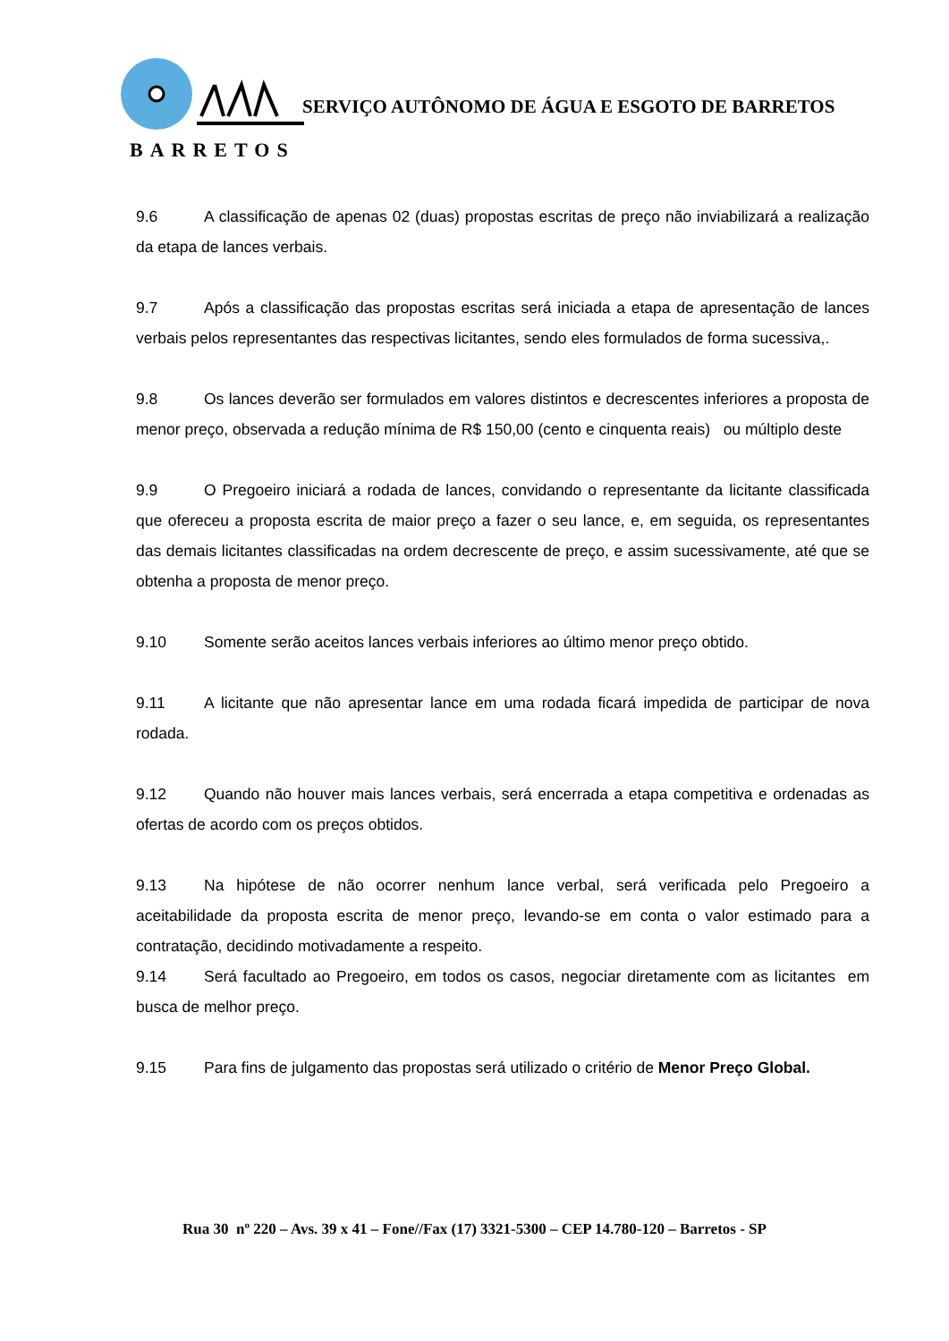SERVIÇO AUTÔNOMO DE ÁGUA E ESGOTO DE BARRETOS
BARRETOS
9.6 A classificação de apenas 02 (duas) propostas escritas de preço não inviabilizará a realização da etapa de lances verbais.
9.7 Após a classificação das propostas escritas será iniciada a etapa de apresentação de lances verbais pelos representantes das respectivas licitantes, sendo eles formulados de forma sucessiva,.
9.8 Os lances deverão ser formulados em valores distintos e decrescentes inferiores a proposta de menor preço, observada a redução mínima de R$ 150,00 (cento e cinquenta reais) ou múltiplo deste
9.9 O Pregoeiro iniciará a rodada de lances, convidando o representante da licitante classificada que ofereceu a proposta escrita de maior preço a fazer o seu lance, e, em seguida, os representantes das demais licitantes classificadas na ordem decrescente de preço, e assim sucessivamente, até que se obtenha a proposta de menor preço.
9.10 Somente serão aceitos lances verbais inferiores ao último menor preço obtido.
9.11 A licitante que não apresentar lance em uma rodada ficará impedida de participar de nova rodada.
9.12 Quando não houver mais lances verbais, será encerrada a etapa competitiva e ordenadas as ofertas de acordo com os preços obtidos.
9.13 Na hipótese de não ocorrer nenhum lance verbal, será verificada pelo Pregoeiro a aceitabilidade da proposta escrita de menor preço, levando-se em conta o valor estimado para a contratação, decidindo motivadamente a respeito.
9.14 Será facultado ao Pregoeiro, em todos os casos, negociar diretamente com as licitantes em busca de melhor preço.
9.15 Para fins de julgamento das propostas será utilizado o critério de Menor Preço Global.
Rua 30 nº 220 – Avs. 39 x 41 – Fone//Fax (17) 3321-5300 – CEP 14.780-120 – Barretos - SP